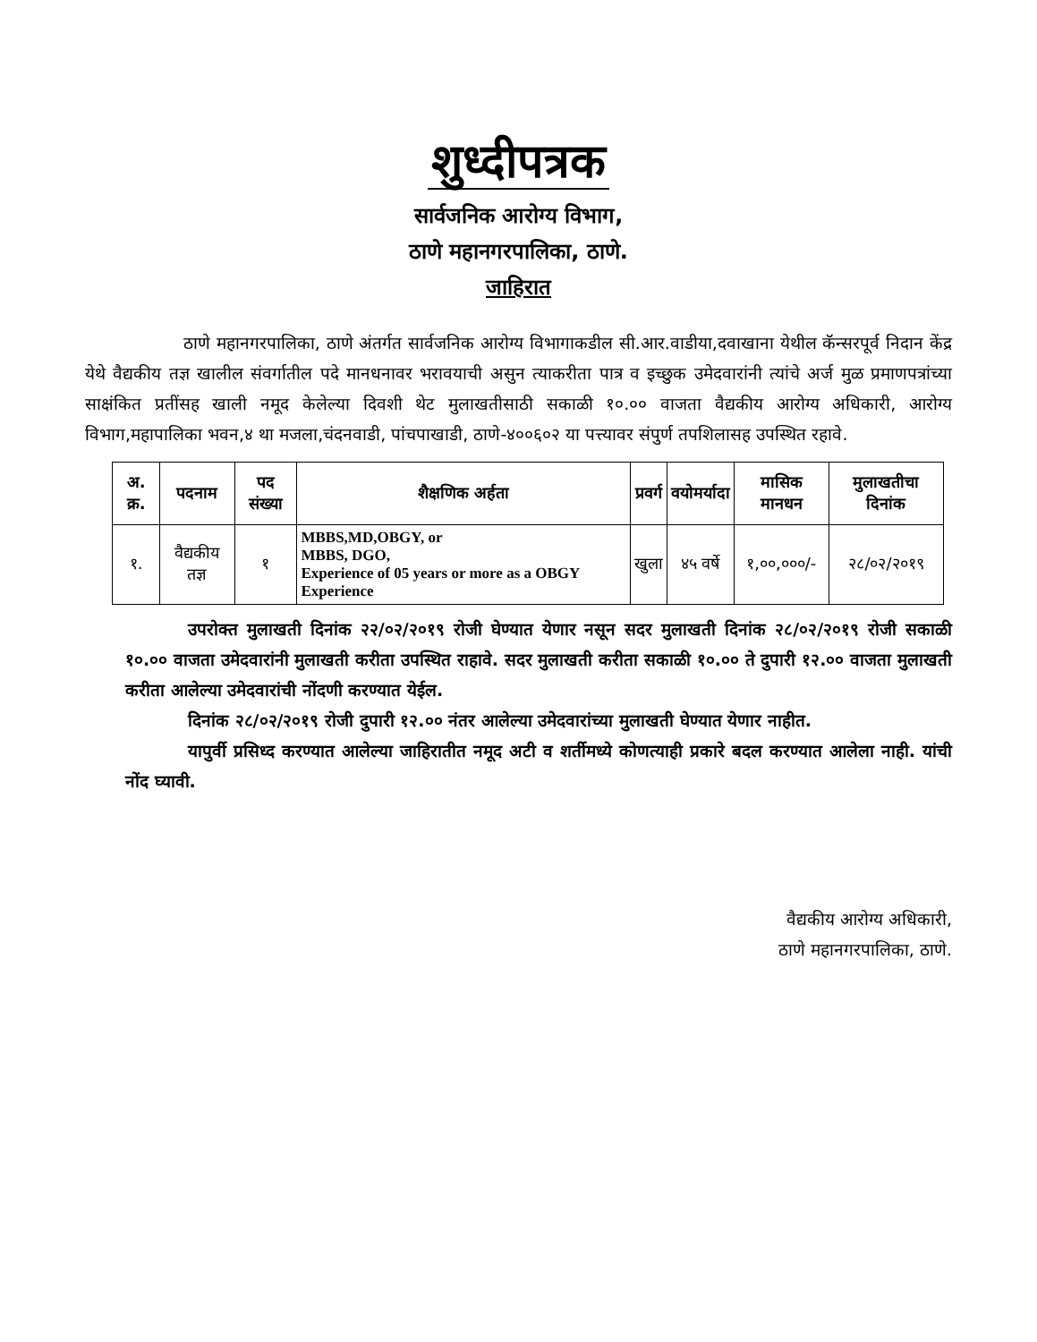शुध्दीपत्रक
सार्वजनिक आरोग्य विभाग,
ठाणे महानगरपालिका, ठाणे.
जाहिरात
ठाणे महानगरपालिका, ठाणे अंतर्गत सार्वजनिक आरोग्य विभागाकडील सी.आर.वाडीया,दवाखाना येथील कॅन्सरपूर्व निदान केंद्र येथे वैद्यकीय तज्ञ खालील संवर्गातील पदे मानधनावर भरावयाची असुन त्याकरीता पात्र व इच्छुक उमेदवारांनी त्यांचे अर्ज मुळ प्रमाणपत्रांच्या साक्षंकित प्रतींसह खाली नमूद केलेल्या दिवशी थेट मुलाखतीसाठी सकाळी १०.०० वाजता वैद्यकीय आरोग्य अधिकारी, आरोग्य विभाग,महापालिका भवन,४ था मजला,चंदनवाडी, पांचपाखाडी, ठाणे-४००६०२ या पत्त्यावर संपुर्ण तपशिलासह उपस्थित रहावे.
| अ. क्र. | पदनाम | पद संख्या | शैक्षणिक अर्हता | प्रवर्ग | वयोमर्यादा | मासिक मानधन | मुलाखतीचा दिनांक |
| --- | --- | --- | --- | --- | --- | --- | --- |
| १. | वैद्यकीय तज्ञ | १ | MBBS,MD,OBGY, or MBBS, DGO, Experience of 05 years or more as a OBGY Experience | खुला | ४५ वर्षे | १,००,०००/- | २८/०२/२०१९ |
उपरोक्त मुलाखती दिनांक २२/०२/२०१९ रोजी घेण्यात येणार नसून सदर मुलाखती दिनांक २८/०२/२०१९ रोजी सकाळी १०.०० वाजता उमेदवारांनी मुलाखती करीता उपस्थित राहावे. सदर मुलाखती करीता सकाळी १०.०० ते दुपारी १२.०० वाजता मुलाखती करीता आलेल्या उमेदवारांची नोंदणी करण्यात येईल.
दिनांक २८/०२/२०१९ रोजी दुपारी १२.०० नंतर आलेल्या उमेदवारांच्या मुलाखती घेण्यात येणार नाहीत.
यापुर्वी प्रसिध्द करण्यात आलेल्या जाहिरातीत नमूद अटी व शर्तीमध्ये कोणत्याही प्रकारे बदल करण्यात आलेला नाही. यांची नोंद घ्यावी.
वैद्यकीय आरोग्य अधिकारी,
ठाणे महानगरपालिका, ठाणे.